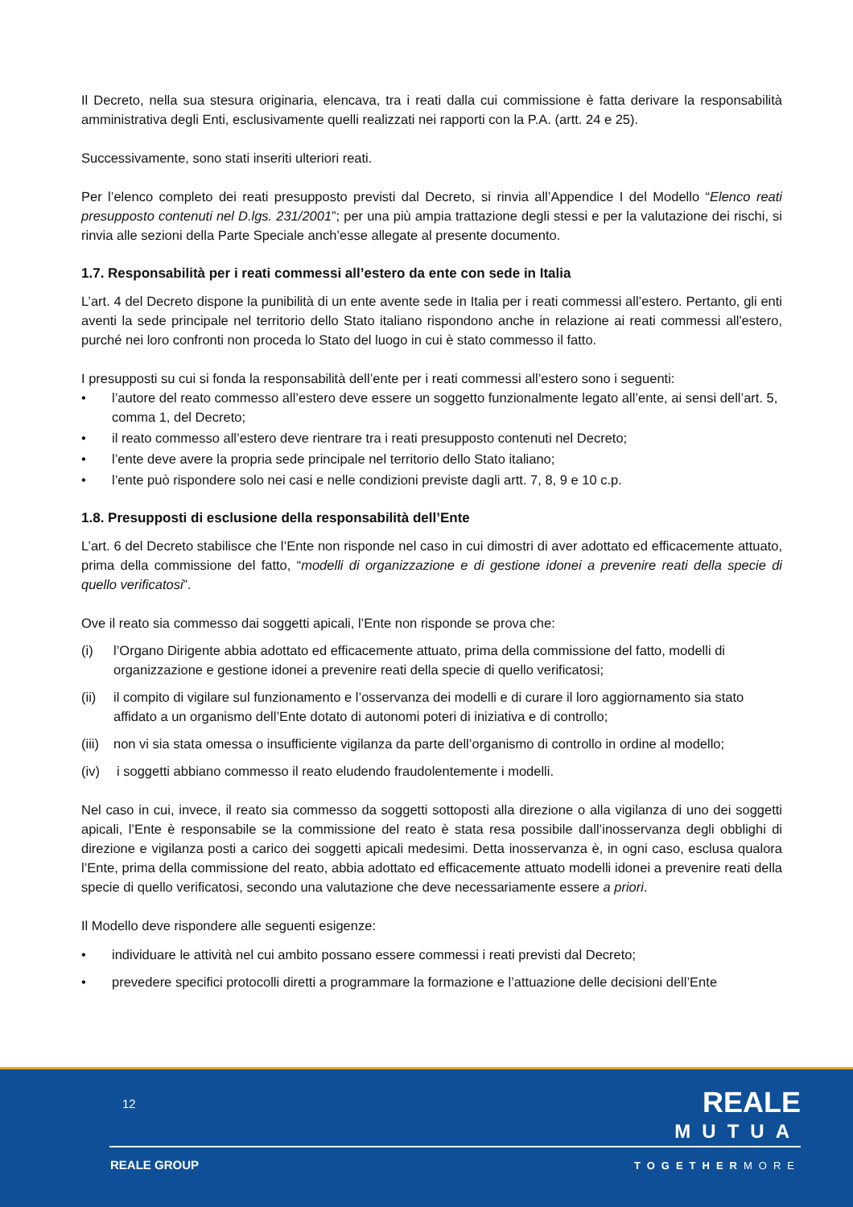Il Decreto, nella sua stesura originaria, elencava, tra i reati dalla cui commissione è fatta derivare la responsabilità amministrativa degli Enti, esclusivamente quelli realizzati nei rapporti con la P.A. (artt. 24 e 25).
Successivamente, sono stati inseriti ulteriori reati.
Per l’elenco completo dei reati presupposto previsti dal Decreto, si rinvia all’Appendice I del Modello “Elenco reati presupposto contenuti nel D.lgs. 231/2001”; per una più ampia trattazione degli stessi e per la valutazione dei rischi, si rinvia alle sezioni della Parte Speciale anch’esse allegate al presente documento.
1.7. Responsabilità per i reati commessi all’estero da ente con sede in Italia
L’art. 4 del Decreto dispone la punibilità di un ente avente sede in Italia per i reati commessi all’estero. Pertanto, gli enti aventi la sede principale nel territorio dello Stato italiano rispondono anche in relazione ai reati commessi all'estero, purché nei loro confronti non proceda lo Stato del luogo in cui è stato commesso il fatto.
I presupposti su cui si fonda la responsabilità dell’ente per i reati commessi all’estero sono i seguenti:
• l’autore del reato commesso all’estero deve essere un soggetto funzionalmente legato all’ente, ai sensi dell’art. 5, comma 1, del Decreto;
• il reato commesso all’estero deve rientrare tra i reati presupposto contenuti nel Decreto;
• l’ente deve avere la propria sede principale nel territorio dello Stato italiano;
• l’ente può rispondere solo nei casi e nelle condizioni previste dagli artt. 7, 8, 9 e 10 c.p.
1.8. Presupposti di esclusione della responsabilità dell’Ente
L’art. 6 del Decreto stabilisce che l’Ente non risponde nel caso in cui dimostri di aver adottato ed efficacemente attuato, prima della commissione del fatto, “modelli di organizzazione e di gestione idonei a prevenire reati della specie di quello verificatosi”.
Ove il reato sia commesso dai soggetti apicali, l’Ente non risponde se prova che:
(i) l’Organo Dirigente abbia adottato ed efficacemente attuato, prima della commissione del fatto, modelli di organizzazione e gestione idonei a prevenire reati della specie di quello verificatosi;
(ii) il compito di vigilare sul funzionamento e l’osservanza dei modelli e di curare il loro aggiornamento sia stato affidato a un organismo dell’Ente dotato di autonomi poteri di iniziativa e di controllo;
(iii) non vi sia stata omessa o insufficiente vigilanza da parte dell’organismo di controllo in ordine al modello;
(iv) i soggetti abbiano commesso il reato eludendo fraudolentemente i modelli.
Nel caso in cui, invece, il reato sia commesso da soggetti sottoposti alla direzione o alla vigilanza di uno dei soggetti apicali, l’Ente è responsabile se la commissione del reato è stata resa possibile dall’inosservanza degli obblighi di direzione e vigilanza posti a carico dei soggetti apicali medesimi. Detta inosservanza è, in ogni caso, esclusa qualora l’Ente, prima della commissione del reato, abbia adottato ed efficacemente attuato modelli idonei a prevenire reati della specie di quello verificatosi, secondo una valutazione che deve necessariamente essere a priori.
Il Modello deve rispondere alle seguenti esigenze:
• individuare le attività nel cui ambito possano essere commessi i reati previsti dal Decreto;
• prevedere specifici protocolli diretti a programmare la formazione e l’attuazione delle decisioni dell’Ente
12
REALE
MUTUA
REALE GROUP TOGETHERMORE